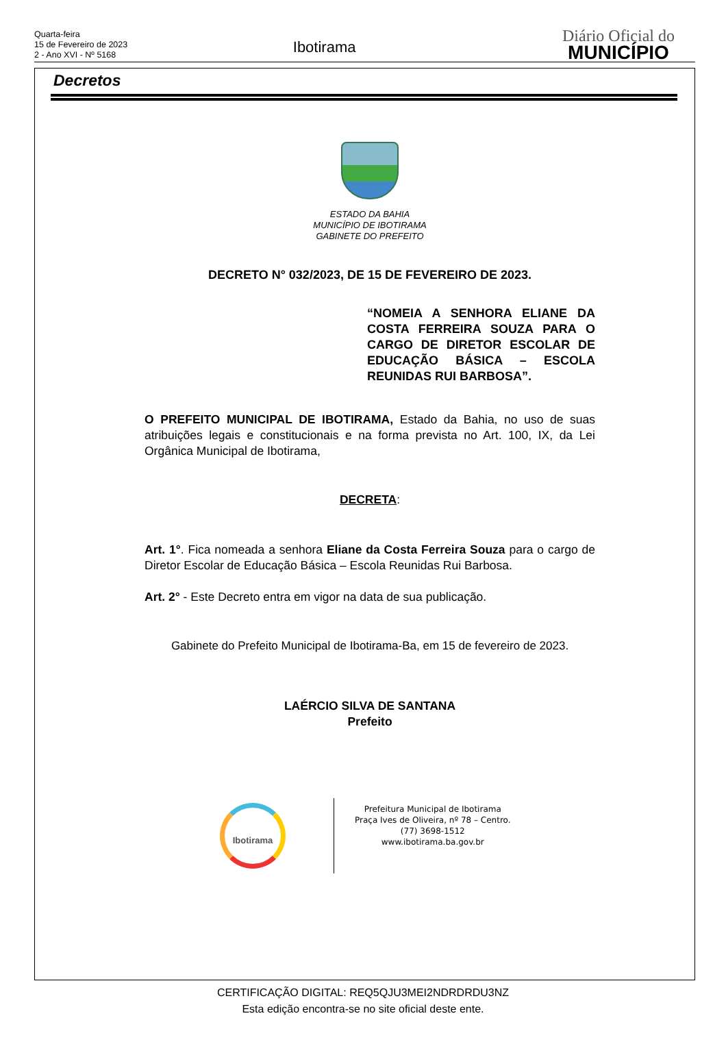Quarta-feira
15 de Fevereiro de 2023
2 - Ano XVI - Nº 5168
Ibotirama
Diário Oficial do
MUNICÍPIO
Decretos
ESTADO DA BAHIA
MUNICÍPIO DE IBOTIRAMA
GABINETE DO PREFEITO
DECRETO N° 032/2023, DE 15 DE FEVEREIRO DE 2023.
“NOMEIA A SENHORA ELIANE DA COSTA FERREIRA SOUZA PARA O CARGO DE DIRETOR ESCOLAR DE EDUCAÇÃO BÁSICA – ESCOLA REUNIDAS RUI BARBOSA”.
O PREFEITO MUNICIPAL DE IBOTIRAMA, Estado da Bahia, no uso de suas atribuições legais e constitucionais e na forma prevista no Art. 100, IX, da Lei Orgânica Municipal de Ibotirama,
DECRETA:
Art. 1°. Fica nomeada a senhora Eliane da Costa Ferreira Souza para o cargo de Diretor Escolar de Educação Básica – Escola Reunidas Rui Barbosa.
Art. 2° - Este Decreto entra em vigor na data de sua publicação.
Gabinete do Prefeito Municipal de Ibotirama-Ba, em 15 de fevereiro de 2023.
LAÉRCIO SILVA DE SANTANA
Prefeito
Ibotirama
Prefeitura Municipal de Ibotirama
Praça Ives de Oliveira, nº 78 – Centro.
(77) 3698-1512
www.ibotirama.ba.gov.br
CERTIFICAÇÃO DIGITAL: REQ5QJU3MEI2NDRDRDU3NZ
Esta edição encontra-se no site oficial deste ente.